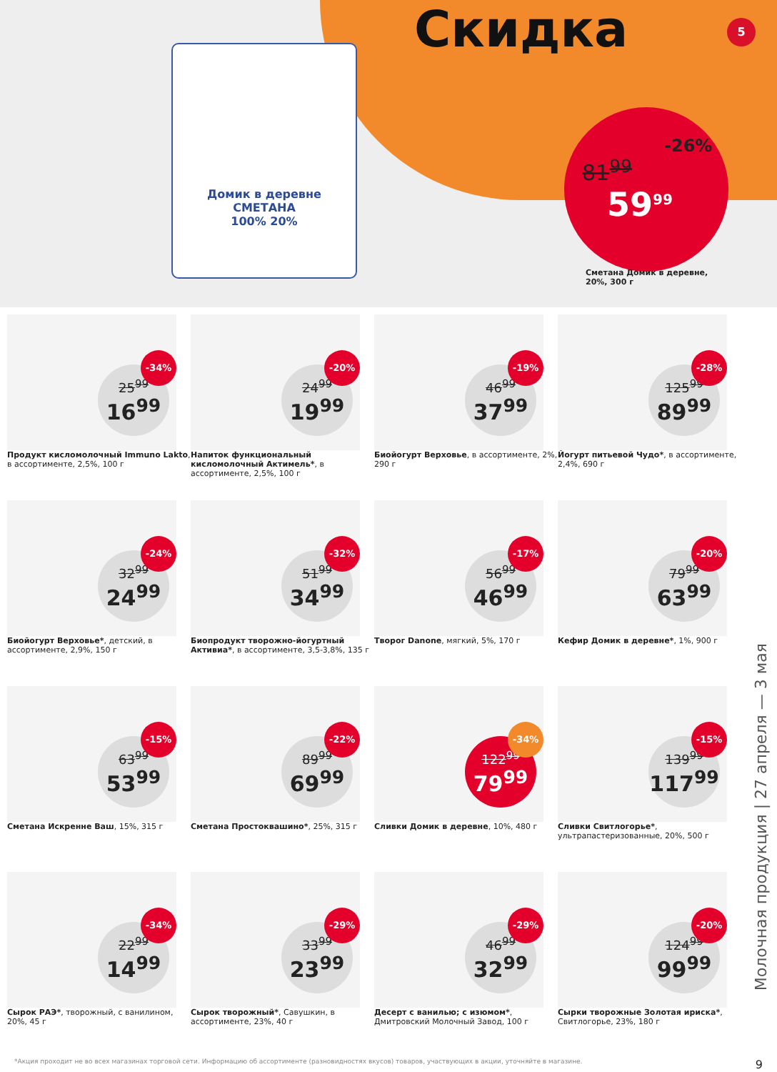Скидка 5
Домик в деревне
СМЕТАНА
100% 20%
-26%
81<sup>99</sup>
59<sup>99</sup>
Сметана Домик в деревне,
20%, 300 г
25<sup>99</sup>
16<sup>99</sup>
-34%
Продукт кисломолочный Immuno Lakto, в ассортименте, 2,5%, 100 г
24<sup>99</sup>
19<sup>99</sup>
-20%
Напиток функциональный кисломолочный Актимель*, в ассортименте, 2,5%, 100 г
46<sup>99</sup>
37<sup>99</sup>
-19%
Биойогурт Верховье, в ассортименте, 2%, 290 г
125<sup>99</sup>
89<sup>99</sup>
-28%
Йогурт питьевой Чудо*, в ассортименте, 2,4%, 690 г
32<sup>99</sup>
24<sup>99</sup>
-24%
Биойогурт Верховье*, детский, в ассортименте, 2,9%, 150 г
51<sup>99</sup>
34<sup>99</sup>
-32%
Биопродукт творожно-йогуртный Активиа*, в ассортименте, 3,5-3,8%, 135 г
56<sup>99</sup>
46<sup>99</sup>
-17%
Творог Danone, мягкий, 5%, 170 г
79<sup>99</sup>
63<sup>99</sup>
-20%
Кефир Домик в деревне*, 1%, 900 г
63<sup>99</sup>
53<sup>99</sup>
-15%
Сметана Искренне Ваш, 15%, 315 г
89<sup>99</sup>
69<sup>99</sup>
-22%
Сметана Простоквашино*, 25%, 315 г
122<sup>99</sup>
79<sup>99</sup>
-34%
Сливки Домик в деревне, 10%, 480 г
139<sup>99</sup>
117<sup>99</sup>
-15%
Сливки Свитлогорье*, ультрапастеризованные, 20%, 500 г
22<sup>99</sup>
14<sup>99</sup>
-34%
Сырок РАЭ*, творожный, с ванилином, 20%, 45 г
33<sup>99</sup>
23<sup>99</sup>
-29%
Сырок творожный*, Савушкин, в ассортименте, 23%, 40 г
46<sup>99</sup>
32<sup>99</sup>
-29%
Десерт с ванилью; с изюмом*, Дмитровский Молочный Завод, 100 г
124<sup>99</sup>
99<sup>99</sup>
-20%
Сырки творожные Золотая ириска*, Свитлогорье, 23%, 180 г
Молочная продукция | 27 апреля — 3 мая
*Акция проходит не во всех магазинах торговой сети. Информацию об ассортименте (разновидностях вкусов) товаров, участвующих в акции, уточняйте в магазине. 9